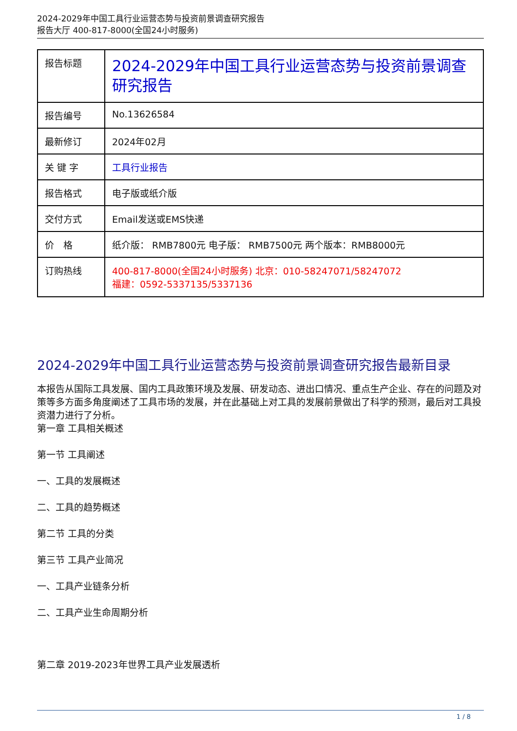2024-2029年中国工具行业运营态势与投资前景调查研究报告
报告大厅 400-817-8000(全国24小时服务)
| 报告标题 | 2024-2029年中国工具行业运营态势与投资前景调查研究报告 |
| 报告编号 | No.13626584 |
| 最新修订 | 2024年02月 |
| 关 键 字 | 工具行业报告 |
| 报告格式 | 电子版或纸介版 |
| 交付方式 | Email发送或EMS快递 |
| 价 格 | 纸介版： RMB7800元 电子版： RMB7500元 两个版本：RMB8000元 |
| 订购热线 | 400-817-8000(全国24小时服务) 北京：010-58247071/58247072 福建：0592-5337135/5337136 |
2024-2029年中国工具行业运营态势与投资前景调查研究报告最新目录
本报告从国际工具发展、国内工具政策环境及发展、研发动态、进出口情况、重点生产企业、存在的问题及对策等多方面多角度阐述了工具市场的发展，并在此基础上对工具的发展前景做出了科学的预测，最后对工具投资潜力进行了分析。
第一章 工具相关概述
第一节 工具阐述
一、工具的发展概述
二、工具的趋势概述
第二节 工具的分类
第三节 工具产业简况
一、工具产业链条分析
二、工具产业生命周期分析
第二章 2019-2023年世界工具产业发展透析
1 / 8